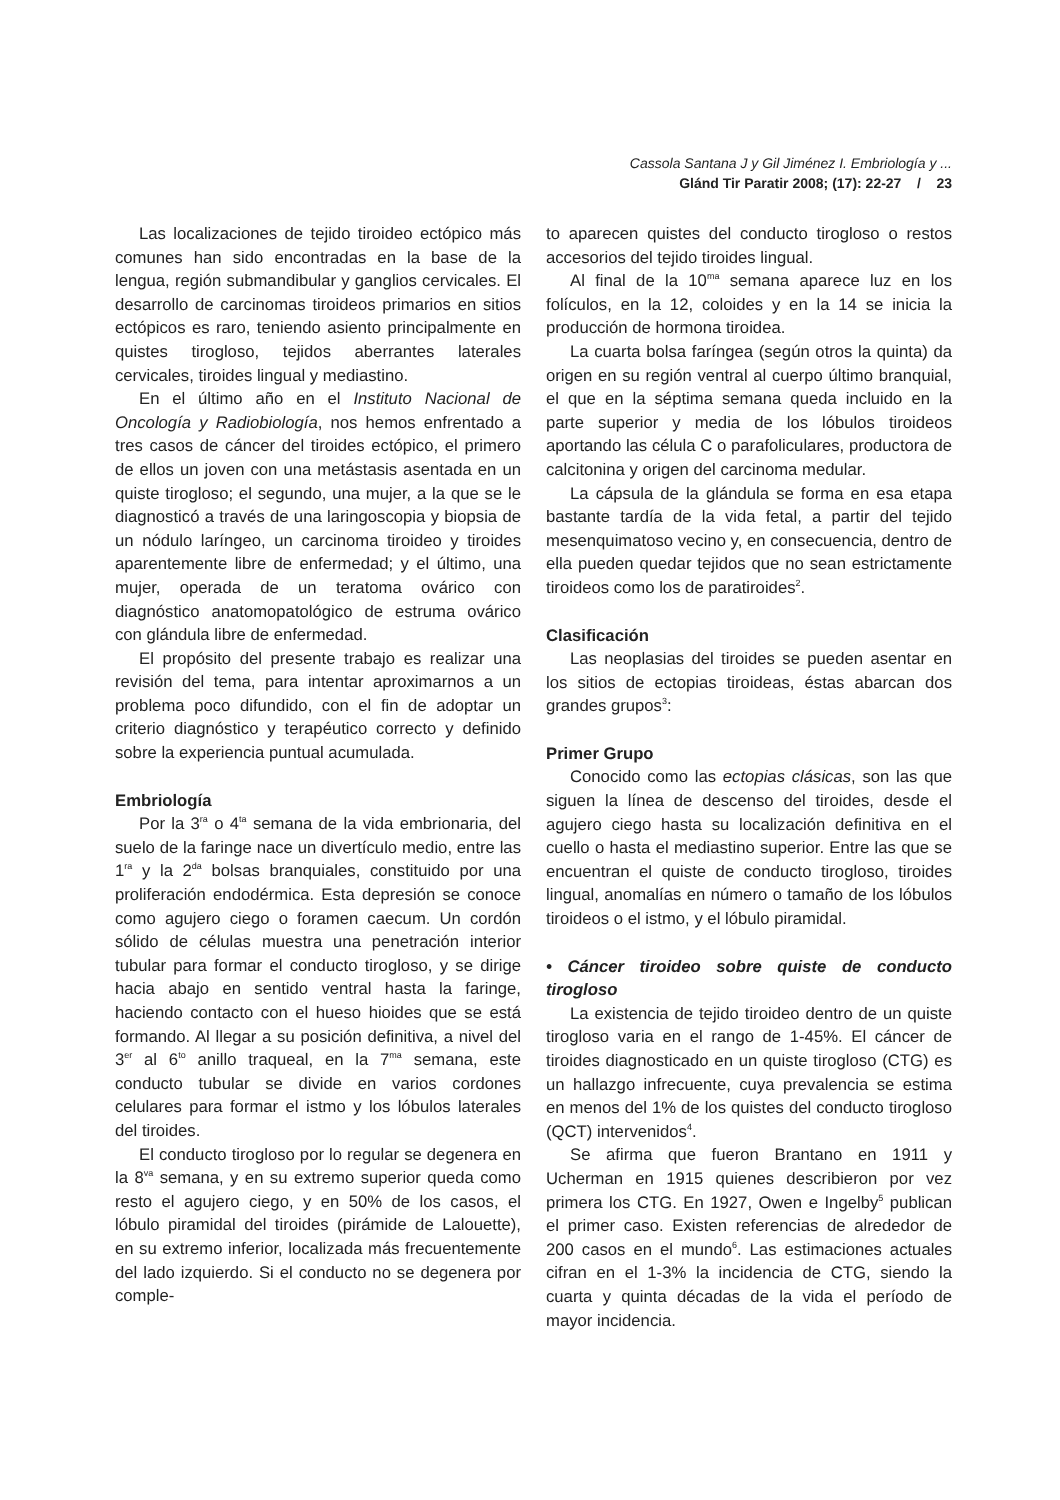Cassola Santana J y Gil Jiménez I. Embriología y ...
Glánd Tir Paratir 2008; (17): 22-27 / 23
Las localizaciones de tejido tiroideo ectópico más comunes han sido encontradas en la base de la lengua, región submandibular y ganglios cervicales. El desarrollo de carcinomas tiroideos primarios en sitios ectópicos es raro, teniendo asiento principalmente en quistes tirogloso, tejidos aberrantes laterales cervicales, tiroides lingual y mediastino.
En el último año en el Instituto Nacional de Oncología y Radiobiología, nos hemos enfrentado a tres casos de cáncer del tiroides ectópico, el primero de ellos un joven con una metástasis asentada en un quiste tirogloso; el segundo, una mujer, a la que se le diagnosticó a través de una laringoscopia y biopsia de un nódulo laríngeo, un carcinoma tiroideo y tiroides aparentemente libre de enfermedad; y el último, una mujer, operada de un teratoma ovárico con diagnóstico anatomopatológico de estruma ovárico con glándula libre de enfermedad.
El propósito del presente trabajo es realizar una revisión del tema, para intentar aproximarnos a un problema poco difundido, con el fin de adoptar un criterio diagnóstico y terapéutico correcto y definido sobre la experiencia puntual acumulada.
Embriología
Por la 3<sup>ra</sup> o 4<sup>ta</sup> semana de la vida embrionaria, del suelo de la faringe nace un divertículo medio, entre las 1<sup>ra</sup> y la 2<sup>da</sup> bolsas branquiales, constituido por una proliferación endodérmica. Esta depresión se conoce como agujero ciego o foramen caecum. Un cordón sólido de células muestra una penetración interior tubular para formar el conducto tirogloso, y se dirige hacia abajo en sentido ventral hasta la faringe, haciendo contacto con el hueso hioides que se está formando. Al llegar a su posición definitiva, a nivel del 3<sup>er</sup> al 6<sup>to</sup> anillo traqueal, en la 7<sup>ma</sup> semana, este conducto tubular se divide en varios cordones celulares para formar el istmo y los lóbulos laterales del tiroides.
El conducto tirogloso por lo regular se degenera en la 8<sup>va</sup> semana, y en su extremo superior queda como resto el agujero ciego, y en 50% de los casos, el lóbulo piramidal del tiroides (pirámide de Lalouette), en su extremo inferior, localizada más frecuentemente del lado izquierdo. Si el conducto no se degenera por comple-
to aparecen quistes del conducto tirogloso o restos accesorios del tejido tiroides lingual.
Al final de la 10<sup>ma</sup> semana aparece luz en los folículos, en la 12, coloides y en la 14 se inicia la producción de hormona tiroidea.
La cuarta bolsa faríngea (según otros la quinta) da origen en su región ventral al cuerpo último branquial, el que en la séptima semana queda incluido en la parte superior y media de los lóbulos tiroideos aportando las célula C o parafoliculares, productora de calcitonina y origen del carcinoma medular.
La cápsula de la glándula se forma en esa etapa bastante tardía de la vida fetal, a partir del tejido mesenquimatoso vecino y, en consecuencia, dentro de ella pueden quedar tejidos que no sean estrictamente tiroideos como los de paratiroides<sup>2</sup>.
Clasificación
Las neoplasias del tiroides se pueden asentar en los sitios de ectopias tiroideas, éstas abarcan dos grandes grupos<sup>3</sup>:
Primer Grupo
Conocido como las ectopias clásicas, son las que siguen la línea de descenso del tiroides, desde el agujero ciego hasta su localización definitiva en el cuello o hasta el mediastino superior. Entre las que se encuentran el quiste de conducto tirogloso, tiroides lingual, anomalías en número o tamaño de los lóbulos tiroideos o el istmo, y el lóbulo piramidal.
• Cáncer tiroideo sobre quiste de conducto tirogloso
La existencia de tejido tiroideo dentro de un quiste tirogloso varia en el rango de 1-45%. El cáncer de tiroides diagnosticado en un quiste tirogloso (CTG) es un hallazgo infrecuente, cuya prevalencia se estima en menos del 1% de los quistes del conducto tirogloso (QCT) intervenidos<sup>4</sup>.
Se afirma que fueron Brantano en 1911 y Ucherman en 1915 quienes describieron por vez primera los CTG. En 1927, Owen e Ingelby<sup>5</sup> publican el primer caso. Existen referencias de alrededor de 200 casos en el mundo<sup>6</sup>. Las estimaciones actuales cifran en el 1-3% la incidencia de CTG, siendo la cuarta y quinta décadas de la vida el período de mayor incidencia.